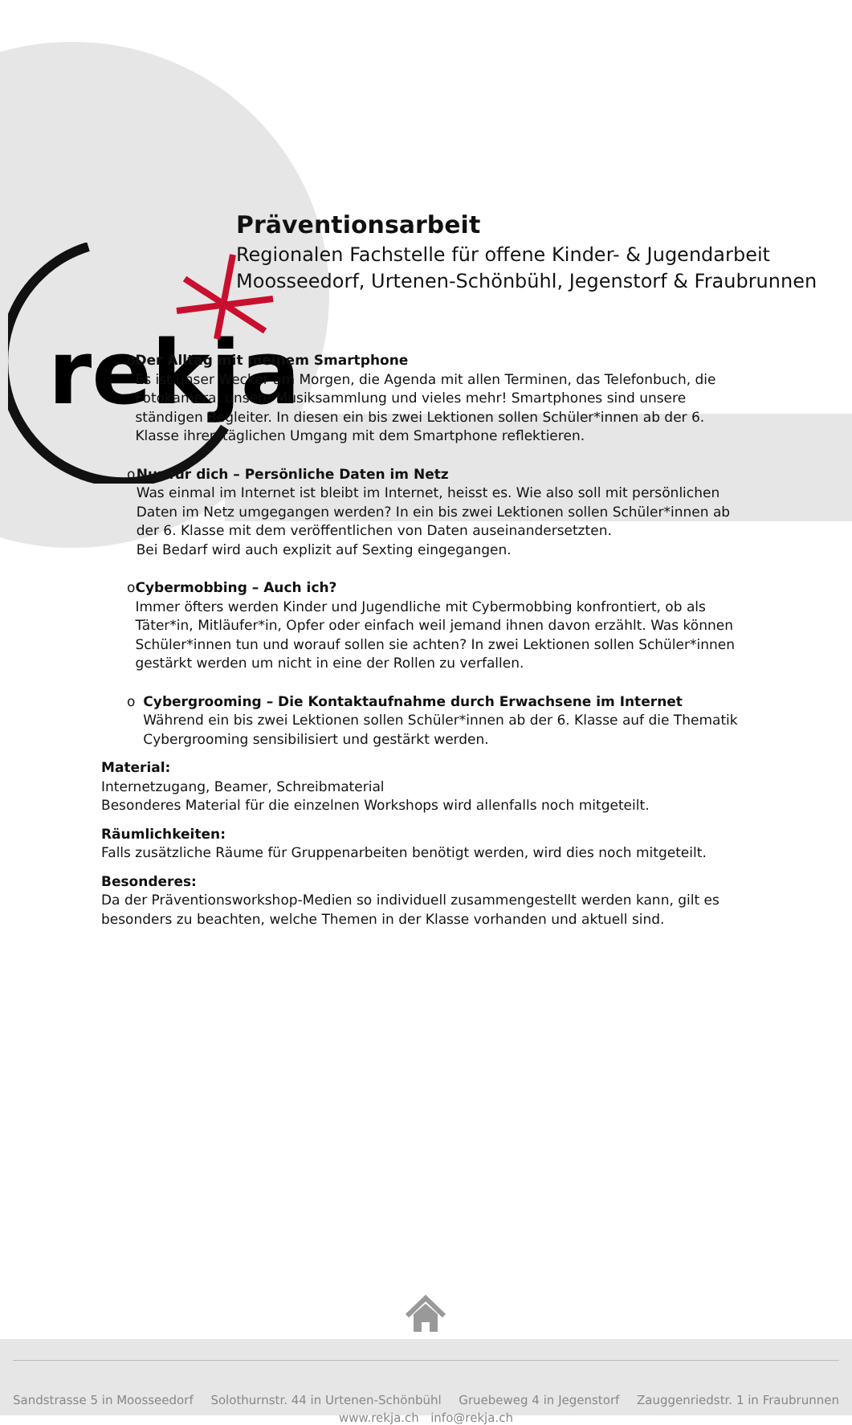rekja
Präventionsarbeit
Regionalen Fachstelle für offene Kinder- & Jugendarbeit
Moosseedorf, Urtenen-Schönbühl, Jegenstorf & Fraubrunnen
o Der Alltag mit meinem Smartphone
Es ist unser Wecker am Morgen, die Agenda mit allen Terminen, das Telefonbuch, die Fotokamera, unsere Musiksammlung und vieles mehr! Smartphones sind unsere ständigen Begleiter. In diesen ein bis zwei Lektionen sollen Schüler*innen ab der 6. Klasse ihren täglichen Umgang mit dem Smartphone reflektieren.
o Nur für dich – Persönliche Daten im Netz
Was einmal im Internet ist bleibt im Internet, heisst es. Wie also soll mit persönlichen Daten im Netz umgegangen werden? In ein bis zwei Lektionen sollen Schüler*innen ab der 6. Klasse mit dem veröffentlichen von Daten auseinandersetzten.
Bei Bedarf wird auch explizit auf Sexting eingegangen.
o Cybermobbing – Auch ich?
Immer öfters werden Kinder und Jugendliche mit Cybermobbing konfrontiert, ob als Täter*in, Mitläufer*in, Opfer oder einfach weil jemand ihnen davon erzählt. Was können Schüler*innen tun und worauf sollen sie achten? In zwei Lektionen sollen Schüler*innen gestärkt werden um nicht in eine der Rollen zu verfallen.
o Cybergrooming – Die Kontaktaufnahme durch Erwachsene im Internet
Während ein bis zwei Lektionen sollen Schüler*innen ab der 6. Klasse auf die Thematik Cybergrooming sensibilisiert und gestärkt werden.
Material:
Internetzugang, Beamer, Schreibmaterial
Besonderes Material für die einzelnen Workshops wird allenfalls noch mitgeteilt.
Räumlichkeiten:
Falls zusätzliche Räume für Gruppenarbeiten benötigt werden, wird dies noch mitgeteilt.
Besonderes:
Da der Präventionsworkshop-Medien so individuell zusammengestellt werden kann, gilt es besonders zu beachten, welche Themen in der Klasse vorhanden und aktuell sind.
Sandstrasse 5 in Moosseedorf Solothurnstr. 44 in Urtenen-Schönbühl Gruebeweg 4 in Jegenstorf Zauggenriedstr. 1 in Fraubrunnen
www.rekja.ch info@rekja.ch